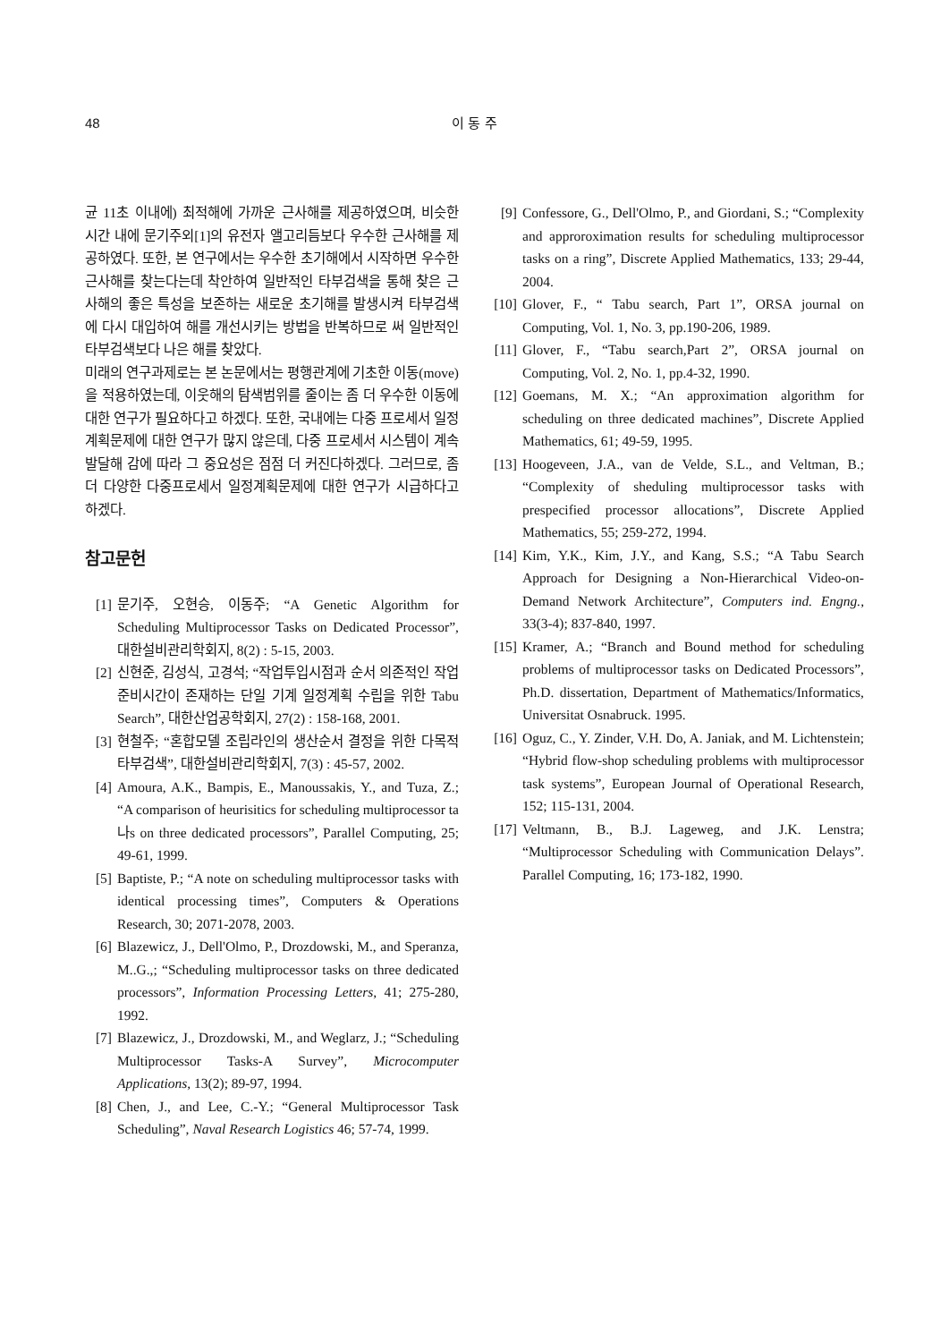48
이 동 주
균 11초 이내에) 최적해에 가까운 근사해를 제공하였으며, 비슷한 시간 내에 문기주외[1]의 유전자 앨고리듬보다 우수한 근사해를 제공하였다. 또한, 본 연구에서는 우수한 초기해에서 시작하면 우수한 근사해를 찾는다는데 착안하여 일반적인 타부검색을 통해 찾은 근사해의 좋은 특성을 보존하는 새로운 초기해를 발생시켜 타부검색에 다시 대입하여 해를 개선시키는 방법을 반복하므로 써 일반적인 타부검색보다 나은 해를 찾았다.
미래의 연구과제로는 본 논문에서는 평행관계에 기초한 이동(move)을 적용하였는데, 이웃해의 탐색범위를 줄이는 좀 더 우수한 이동에 대한 연구가 필요하다고 하겠다. 또한, 국내에는 다중 프로세서 일정계획문제에 대한 연구가 많지 않은데, 다중 프로세서 시스템이 계속 발달해 감에 따라 그 중요성은 점점 더 커진다하겠다. 그러므로, 좀 더 다양한 다중프로세서 일정계획문제에 대한 연구가 시급하다고 하겠다.
참고문헌
[1] 문기주, 오현승, 이동주; “A Genetic Algorithm for Scheduling Multiprocessor Tasks on Dedicated Processor”, 대한설비관리학회지, 8(2) : 5-15, 2003.
[2] 신현준, 김성식, 고경석; “작업투입시점과 순서 의존적인 작업준비시간이 존재하는 단일 기계 일정계획 수립을 위한 Tabu Search”, 대한산업공학회지, 27(2) : 158-168, 2001.
[3] 현철주; “혼합모델 조립라인의 생산순서 결정을 위한 다목적 타부검색”, 대한설비관리학회지, 7(3) : 45-57, 2002.
[4] Amoura, A.K., Bampis, E., Manoussakis, Y., and Tuza, Z.; “A comparison of heurisitics for scheduling multiprocessor ta나s on three dedicated processors”, Parallel Computing, 25; 49-61, 1999.
[5] Baptiste, P.; “A note on scheduling multiprocessor tasks with identical processing times”, Computers & Operations Research, 30; 2071-2078, 2003.
[6] Blazewicz, J., Dell'Olmo, P., Drozdowski, M., and Speranza, M..G.,; “Scheduling multiprocessor tasks on three dedicated processors”, Information Processing Letters, 41; 275-280, 1992.
[7] Blazewicz, J., Drozdowski, M., and Weglarz, J.; “Scheduling Multiprocessor Tasks-A Survey”, Microcomputer Applications, 13(2); 89-97, 1994.
[8] Chen, J., and Lee, C.-Y.; “General Multiprocessor Task Scheduling”, Naval Research Logistics 46; 57-74, 1999.
[9] Confessore, G., Dell'Olmo, P., and Giordani, S.; “Complexity and approroximation results for scheduling multiprocessor tasks on a ring”, Discrete Applied Mathematics, 133; 29-44, 2004.
[10] Glover, F., “ Tabu search, Part 1”, ORSA journal on Computing, Vol. 1, No. 3, pp.190-206, 1989.
[11] Glover, F., “Tabu search,Part 2”, ORSA journal on Computing, Vol. 2, No. 1, pp.4-32, 1990.
[12] Goemans, M. X.; “An approximation algorithm for scheduling on three dedicated machines”, Discrete Applied Mathematics, 61; 49-59, 1995.
[13] Hoogeveen, J.A., van de Velde, S.L., and Veltman, B.; “Complexity of sheduling multiprocessor tasks with prespecified processor allocations”, Discrete Applied Mathematics, 55; 259-272, 1994.
[14] Kim, Y.K., Kim, J.Y., and Kang, S.S.; “A Tabu Search Approach for Designing a Non-Hierarchical Video-on-Demand Network Architecture”, Computers ind. Engng., 33(3-4); 837-840, 1997.
[15] Kramer, A.; “Branch and Bound method for scheduling problems of multiprocessor tasks on Dedicated Processors”, Ph.D. dissertation, Department of Mathematics/Informatics, Universitat Osnabruck. 1995.
[16] Oguz, C., Y. Zinder, V.H. Do, A. Janiak, and M. Lichtenstein; “Hybrid flow-shop scheduling problems with multiprocessor task systems”, European Journal of Operational Research, 152; 115-131, 2004.
[17] Veltmann, B., B.J. Lageweg, and J.K. Lenstra; “Multiprocessor Scheduling with Communication Delays”. Parallel Computing, 16; 173-182, 1990.